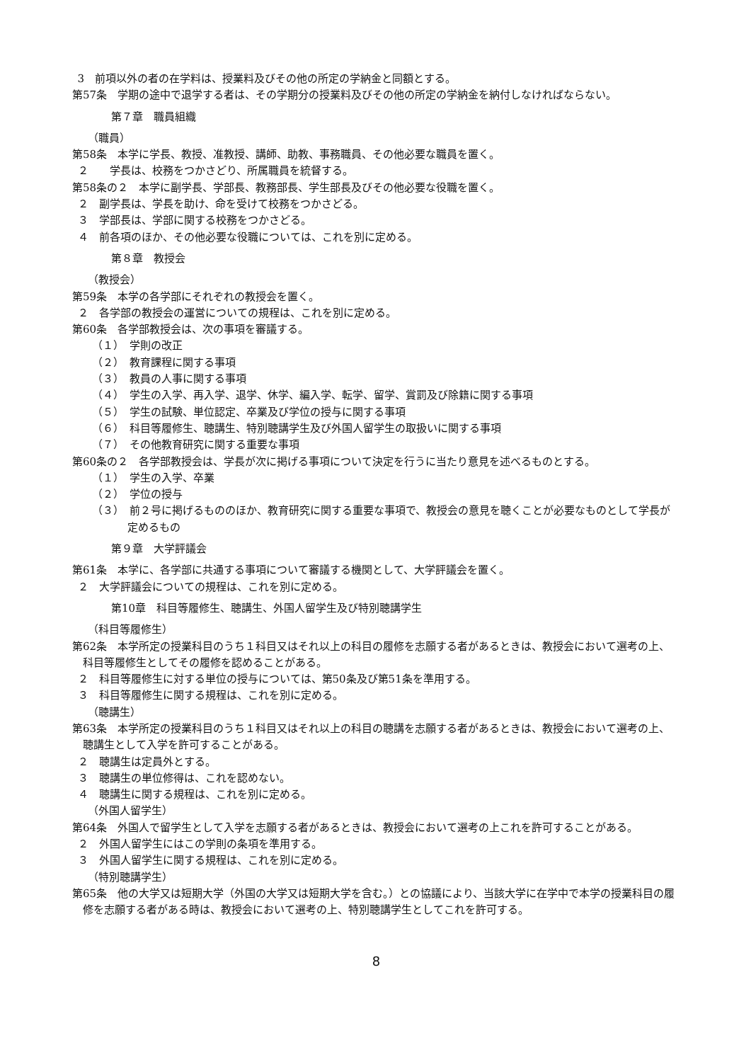3　前項以外の者の在学料は、授業料及びその他の所定の学納金と同額とする。
第57条　学期の途中で退学する者は、その学期分の授業料及びその他の所定の学納金を納付しなければならない。
第７章　職員組織
（職員）
第58条　本学に学長、教授、准教授、講師、助教、事務職員、その他必要な職員を置く。
２　　学長は、校務をつかさどり、所属職員を統督する。
第58条の２　本学に副学長、学部長、教務部長、学生部長及びその他必要な役職を置く。
２　副学長は、学長を助け、命を受けて校務をつかさどる。
３　学部長は、学部に関する校務をつかさどる。
４　前各項のほか、その他必要な役職については、これを別に定める。
第８章　教授会
（教授会）
第59条　本学の各学部にそれぞれの教授会を置く。
２　各学部の教授会の運営についての規程は、これを別に定める。
第60条　各学部教授会は、次の事項を審議する。
（１）　学則の改正
（２）　教育課程に関する事項
（３）　教員の人事に関する事項
（４）　学生の入学、再入学、退学、休学、編入学、転学、留学、賞罰及び除籍に関する事項
（５）　学生の試験、単位認定、卒業及び学位の授与に関する事項
（６）　科目等履修生、聴講生、特別聴講学生及び外国人留学生の取扱いに関する事項
（７）　その他教育研究に関する重要な事項
第60条の２　各学部教授会は、学長が次に掲げる事項について決定を行うに当たり意見を述べるものとする。
（１）　学生の入学、卒業
（２）　学位の授与
（３）　前２号に掲げるもののほか、教育研究に関する重要な事項で、教授会の意見を聴くことが必要なものとして学長が定めるもの
第９章　大学評議会
第61条　本学に、各学部に共通する事項について審議する機関として、大学評議会を置く。
２　大学評議会についての規程は、これを別に定める。
第10章　科目等履修生、聴講生、外国人留学生及び特別聴講学生
（科目等履修生）
第62条　本学所定の授業科目のうち１科目又はそれ以上の科目の履修を志願する者があるときは、教授会において選考の上、科目等履修生としてその履修を認めることがある。
２　科目等履修生に対する単位の授与については、第50条及び第51条を準用する。
３　科目等履修生に関する規程は、これを別に定める。
（聴講生）
第63条　本学所定の授業科目のうち１科目又はそれ以上の科目の聴講を志願する者があるときは、教授会において選考の上、聴講生として入学を許可することがある。
２　聴講生は定員外とする。
３　聴講生の単位修得は、これを認めない。
４　聴講生に関する規程は、これを別に定める。
（外国人留学生）
第64条　外国人で留学生として入学を志願する者があるときは、教授会において選考の上これを許可することがある。
２　外国人留学生にはこの学則の条項を準用する。
３　外国人留学生に関する規程は、これを別に定める。
（特別聴講学生）
第65条　他の大学又は短期大学（外国の大学又は短期大学を含む。）との協議により、当該大学に在学中で本学の授業科目の履修を志願する者がある時は、教授会において選考の上、特別聴講学生としてこれを許可する。
8